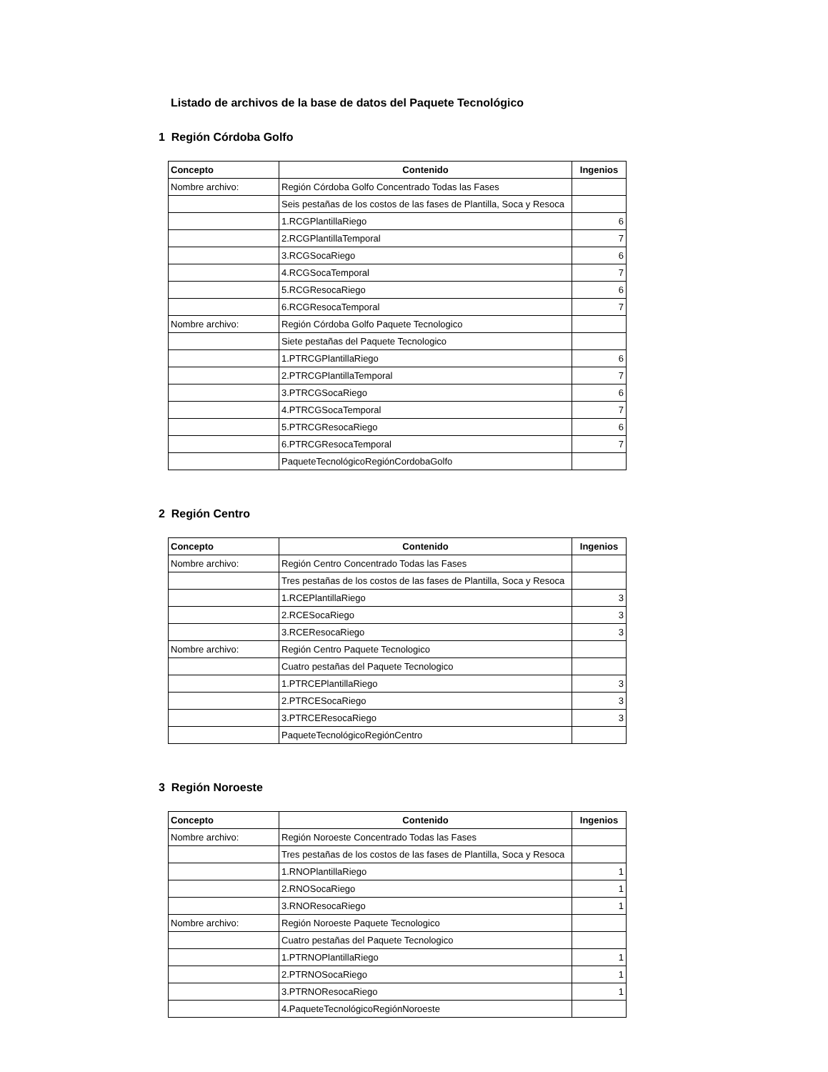Listado de archivos de la base de datos del Paquete Tecnológico
1 Región Córdoba Golfo
| Concepto | Contenido | Ingenios |
| --- | --- | --- |
| Nombre archivo: | Región Córdoba Golfo Concentrado Todas las Fases | |
| | Seis pestañas de los costos de las fases de Plantilla, Soca y Resoca | |
| | 1.RCGPlantillaRiego | 6 |
| | 2.RCGPlantillaTemporal | 7 |
| | 3.RCGSocaRiego | 6 |
| | 4.RCGSocaTemporal | 7 |
| | 5.RCGResocaRiego | 6 |
| | 6.RCGResocaTemporal | 7 |
| Nombre archivo: | Región Córdoba Golfo Paquete Tecnologico | |
| | Siete pestañas del Paquete Tecnologico | |
| | 1.PTRCGPlantillaRiego | 6 |
| | 2.PTRCGPlantillaTemporal | 7 |
| | 3.PTRCGSocaRiego | 6 |
| | 4.PTRCGSocaTemporal | 7 |
| | 5.PTRCGResocaRiego | 6 |
| | 6.PTRCGResocaTemporal | 7 |
| | PaqueteTecnológicoRegiónCordobaGolfo | |
2 Región Centro
| Concepto | Contenido | Ingenios |
| --- | --- | --- |
| Nombre archivo: | Región Centro Concentrado Todas las Fases | |
| | Tres pestañas de los costos de las fases de Plantilla, Soca y Resoca | |
| | 1.RCEPlantillaRiego | 3 |
| | 2.RCESocaRiego | 3 |
| | 3.RCEResocaRiego | 3 |
| Nombre archivo: | Región Centro Paquete Tecnologico | |
| | Cuatro pestañas del Paquete Tecnologico | |
| | 1.PTRCEPlantillaRiego | 3 |
| | 2.PTRCESocaRiego | 3 |
| | 3.PTRCEResocaRiego | 3 |
| | PaqueteTecnológicoRegiónCentro | |
3 Región Noroeste
| Concepto | Contenido | Ingenios |
| --- | --- | --- |
| Nombre archivo: | Región Noroeste Concentrado Todas las Fases | |
| | Tres pestañas de los costos de las fases de Plantilla, Soca y Resoca | |
| | 1.RNOPlantillaRiego | 1 |
| | 2.RNOSocaRiego | 1 |
| | 3.RNOResocaRiego | 1 |
| Nombre archivo: | Región Noroeste Paquete Tecnologico | |
| | Cuatro pestañas del Paquete Tecnologico | |
| | 1.PTRNOPlantillaRiego | 1 |
| | 2.PTRNOSocaRiego | 1 |
| | 3.PTRNOResocaRiego | 1 |
| | 4.PaqueteTecnológicoRegiónNoroeste | |